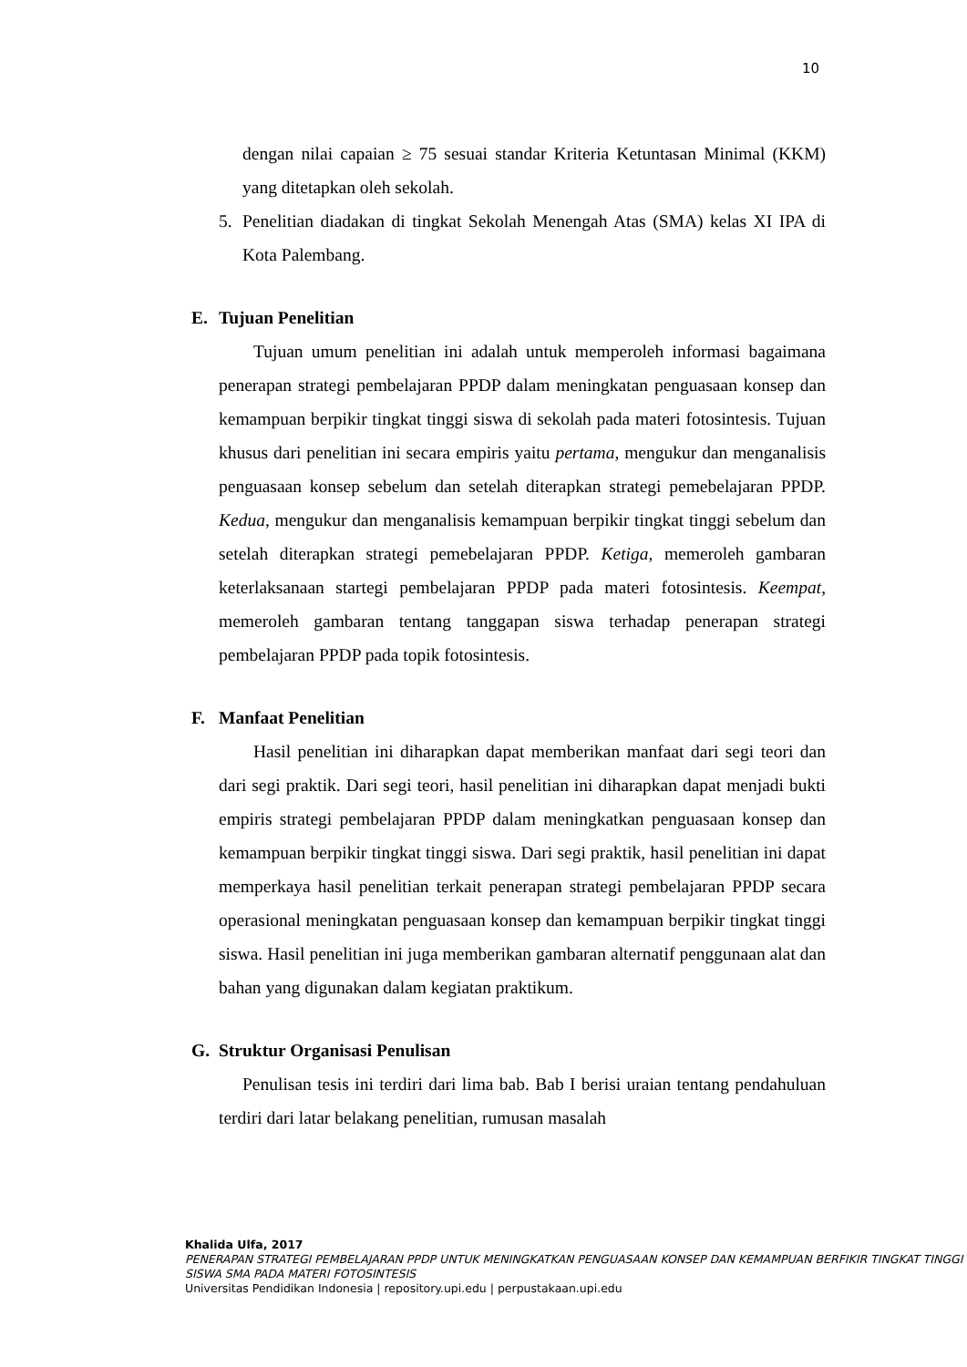10
dengan nilai capaian ≥ 75 sesuai standar Kriteria Ketuntasan Minimal (KKM) yang ditetapkan oleh sekolah.
5. Penelitian diadakan di tingkat Sekolah Menengah Atas (SMA) kelas XI IPA di Kota Palembang.
E. Tujuan Penelitian
Tujuan umum penelitian ini adalah untuk memperoleh informasi bagaimana penerapan strategi pembelajaran PPDP dalam meningkatan penguasaan konsep dan kemampuan berpikir tingkat tinggi siswa di sekolah pada materi fotosintesis. Tujuan khusus dari penelitian ini secara empiris yaitu pertama, mengukur dan menganalisis penguasaan konsep sebelum dan setelah diterapkan strategi pemebelajaran PPDP. Kedua, mengukur dan menganalisis kemampuan berpikir tingkat tinggi sebelum dan setelah diterapkan strategi pemebelajaran PPDP. Ketiga, memeroleh gambaran keterlaksanaan startegi pembelajaran PPDP pada materi fotosintesis. Keempat, memeroleh gambaran tentang tanggapan siswa terhadap penerapan strategi pembelajaran PPDP pada topik fotosintesis.
F. Manfaat Penelitian
Hasil penelitian ini diharapkan dapat memberikan manfaat dari segi teori dan dari segi praktik. Dari segi teori, hasil penelitian ini diharapkan dapat menjadi bukti empiris strategi pembelajaran PPDP dalam meningkatkan penguasaan konsep dan kemampuan berpikir tingkat tinggi siswa. Dari segi praktik, hasil penelitian ini dapat memperkaya hasil penelitian terkait penerapan strategi pembelajaran PPDP secara operasional meningkatan penguasaan konsep dan kemampuan berpikir tingkat tinggi siswa. Hasil penelitian ini juga memberikan gambaran alternatif penggunaan alat dan bahan yang digunakan dalam kegiatan praktikum.
G. Struktur Organisasi Penulisan
Penulisan tesis ini terdiri dari lima bab. Bab I berisi uraian tentang pendahuluan terdiri dari latar belakang penelitian, rumusan masalah
Khalida Ulfa, 2017
PENERAPAN STRATEGI PEMBELAJARAN PPDP UNTUK MENINGKATKAN PENGUASAAN KONSEP DAN KEMAMPUAN BERFIKIR TINGKAT TINGGI SISWA SMA PADA MATERI FOTOSINTESIS
Universitas Pendidikan Indonesia | repository.upi.edu | perpustakaan.upi.edu